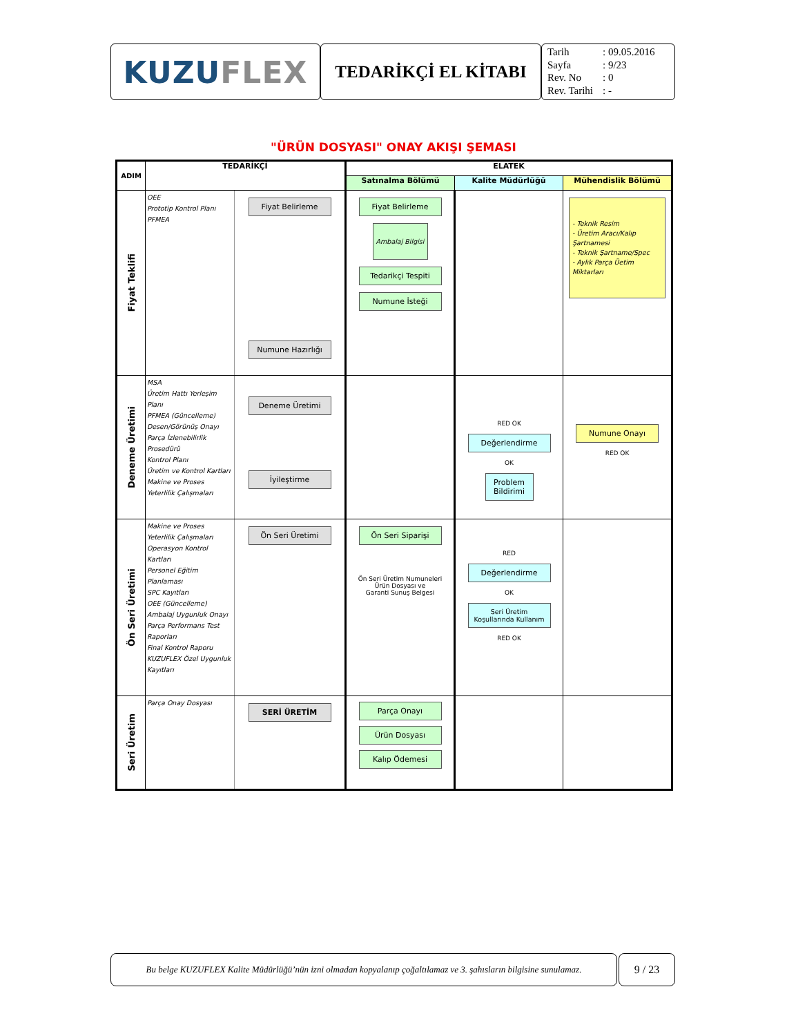KUZU FLEX
TEDARİKÇİ EL KİTABI
Tarih: 09.05.2016
Sayfa: 9/23
Rev. No: 0
Rev. Tarihi: -
"ÜRÜN DOSYASI" ONAY AKIŞI ŞEMASI
| ADIM | TEDARİKÇİ | | ELATEK | | |
| --- | --- | --- | --- | --- | --- |
| | | | Satınalma Bölümü | Kalite Müdürlüğü | Mühendislik Bölümü |
| Fiyat Teklifi | OEE Prototip Kontrol Planı PFMEA | Fiyat Belirleme Numune Hazırlığı | Fiyat Belirleme Ambalaj Bilgisi Tedarikçi Tespiti Numune İsteği | | - Teknik Resim - Üretim Aracı/Kalıp Şartnamesi - Teknik Şartname/Spec - Aylık Parça Üetim Miktarları |
| Deneme Üretimi | MSA Üretim Hattı Yerleşim Planı PFMEA (Güncelleme) Desen/Görünüş Onayı Parça İzlenebilirlik Prosedürü Kontrol Planı Üretim ve Kontrol Kartları Makine ve Proses Yeterlilik Çalışmaları | Deneme Üretimi İyileştirme | | RED OK Değerlendirme OK Problem Bildirimi | Numune Onayı RED OK |
| Ön Seri Üretimi | Makine ve Proses Yeterlilik Çalışmaları Operasyon Kontrol Kartları Personel Eğitim Planlaması SPC Kayıtları OEE (Güncelleme) Ambalaj Uygunluk Onayı Parça Performans Test Raporları Final Kontrol Raporu KUZUFLEX Özel Uygunluk Kayıtları | Ön Seri Üretimi | Ön Seri Siparişi Ön Seri Üretim Numuneleri Ürün Dosyası ve Garanti Sunuş Belgesi | RED Değerlendirme OK Seri Üretim Koşullarında Kullanım RED OK | |
| Seri Üretim | Parça Onay Dosyası | SERİ ÜRETİM | Parça Onayı Ürün Dosyası Kalıp Ödemesi | | |
Bu belge KUZUFLEX Kalite Müdürlüğü’nün izni olmadan kopyalanıp çoğaltılamaz ve 3. şahısların bilgisine sunulamaz.
9 / 23